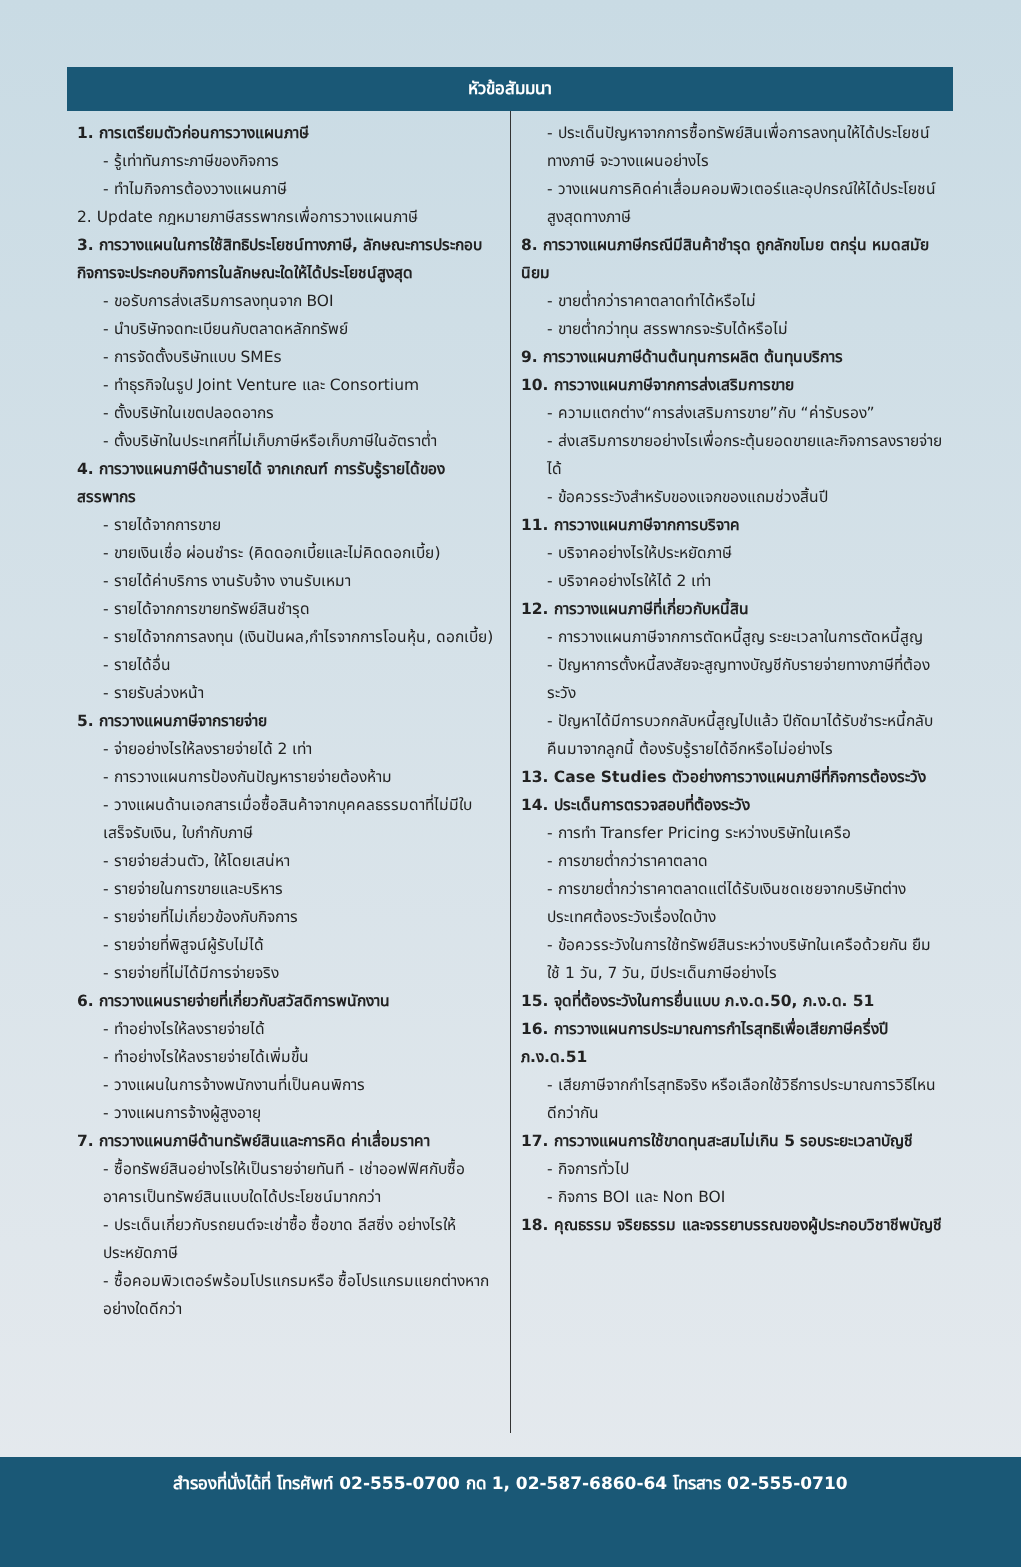หัวข้อสัมมนา
1. การเตรียมตัวก่อนการวางแผนภาษี
- รู้เท่าทันภาระภาษีของกิจการ
- ทำไมกิจการต้องวางแผนภาษี
2. Update กฎหมายภาษีสรรพากรเพื่อการวางแผนภาษี
3. การวางแผนในการใช้สิทธิประโยชน์ทางภาษี, ลักษณะการประกอบกิจการจะประกอบกิจการในลักษณะใดให้ได้ประโยชน์สูงสุด
- ขอรับการส่งเสริมการลงทุนจาก BOI
- นำบริษัทจดทะเบียนกับตลาดหลักทรัพย์
- การจัดตั้งบริษัทแบบ SMEs
- ทำธุรกิจในรูป Joint Venture และ Consortium
- ตั้งบริษัทในเขตปลอดอากร
- ตั้งบริษัทในประเทศที่ไม่เก็บภาษีหรือเก็บภาษีในอัตราต่ำ
4. การวางแผนภาษีด้านรายได้ จากเกณฑ์ การรับรู้รายได้ของสรรพากร
- รายได้จากการขาย
- ขายเงินเชื่อ ผ่อนชำระ (คิดดอกเบี้ยและไม่คิดดอกเบี้ย)
- รายได้ค่าบริการ งานรับจ้าง งานรับเหมา
- รายได้จากการขายทรัพย์สินชำรุด
- รายได้จากการลงทุน (เงินปันผล,กำไรจากการโอนหุ้น, ดอกเบี้ย)
- รายได้อื่น
- รายรับล่วงหน้า
5. การวางแผนภาษีจากรายจ่าย
- จ่ายอย่างไรให้ลงรายจ่ายได้ 2 เท่า
- การวางแผนการป้องกันปัญหารายจ่ายต้องห้าม
- วางแผนด้านเอกสารเมื่อซื้อสินค้าจากบุคคลธรรมดาที่ไม่มีใบเสร็จรับเงิน, ใบกำกับภาษี
- รายจ่ายส่วนตัว, ให้โดยเสน่หา
- รายจ่ายในการขายและบริหาร
- รายจ่ายที่ไม่เกี่ยวข้องกับกิจการ
- รายจ่ายที่พิสูจน์ผู้รับไม่ได้
- รายจ่ายที่ไม่ได้มีการจ่ายจริง
6. การวางแผนรายจ่ายที่เกี่ยวกับสวัสดิการพนักงาน
- ทำอย่างไรให้ลงรายจ่ายได้
- ทำอย่างไรให้ลงรายจ่ายได้เพิ่มขึ้น
- วางแผนในการจ้างพนักงานที่เป็นคนพิการ
- วางแผนการจ้างผู้สูงอายุ
7. การวางแผนภาษีด้านทรัพย์สินและการคิด ค่าเสื่อมราคา
- ซื้อทรัพย์สินอย่างไรให้เป็นรายจ่ายทันที - เช่าออฟฟิศกับซื้ออาคารเป็นทรัพย์สินแบบใดได้ประโยชน์มากกว่า
- ประเด็นเกี่ยวกับรถยนต์จะเช่าซื้อ ซื้อขาด ลีสซิ่ง อย่างไรให้ประหยัดภาษี
- ซื้อคอมพิวเตอร์พร้อมโปรแกรมหรือ ซื้อโปรแกรมแยกต่างหาก อย่างใดดีกว่า
- ประเด็นปัญหาจากการซื้อทรัพย์สินเพื่อการลงทุนให้ได้ประโยชน์ทางภาษี จะวางแผนอย่างไร
- วางแผนการคิดค่าเสื่อมคอมพิวเตอร์และอุปกรณ์ให้ได้ประโยชน์สูงสุดทางภาษี
8. การวางแผนภาษีกรณีมีสินค้าชำรุด ถูกลักขโมย ตกรุ่น หมดสมัยนิยม
- ขายต่ำกว่าราคาตลาดทำได้หรือไม่
- ขายต่ำกว่าทุน สรรพากรจะรับได้หรือไม่
9. การวางแผนภาษีด้านต้นทุนการผลิต ต้นทุนบริการ
10. การวางแผนภาษีจากการส่งเสริมการขาย
- ความแตกต่าง“การส่งเสริมการขาย”กับ “ค่ารับรอง”
- ส่งเสริมการขายอย่างไรเพื่อกระตุ้นยอดขายและกิจการลงรายจ่ายได้
- ข้อควรระวังสำหรับของแจกของแถมช่วงสิ้นปี
11. การวางแผนภาษีจากการบริจาค
- บริจาคอย่างไรให้ประหยัดภาษี
- บริจาคอย่างไรให้ได้ 2 เท่า
12. การวางแผนภาษีที่เกี่ยวกับหนี้สิน
- การวางแผนภาษีจากการตัดหนี้สูญ ระยะเวลาในการตัดหนี้สูญ
- ปัญหาการตั้งหนี้สงสัยจะสูญทางบัญชีกับรายจ่ายทางภาษีที่ต้องระวัง
- ปัญหาได้มีการบวกกลับหนี้สูญไปแล้ว ปีถัดมาได้รับชำระหนี้กลับคืนมาจากลูกนี้ ต้องรับรู้รายได้อีกหรือไม่อย่างไร
13. Case Studies ตัวอย่างการวางแผนภาษีที่กิจการต้องระวัง
14. ประเด็นการตรวจสอบที่ต้องระวัง
- การทำ Transfer Pricing ระหว่างบริษัทในเครือ
- การขายต่ำกว่าราคาตลาด
- การขายต่ำกว่าราคาตลาดแต่ได้รับเงินชดเชยจากบริษัทต่างประเทศต้องระวังเรื่องใดบ้าง
- ข้อควรระวังในการใช้ทรัพย์สินระหว่างบริษัทในเครือด้วยกัน ยืมใช้ 1 วัน, 7 วัน, มีประเด็นภาษีอย่างไร
15. จุดที่ต้องระวังในการยื่นแบบ ภ.ง.ด.50, ภ.ง.ด. 51
16. การวางแผนการประมาณการกำไรสุทธิเพื่อเสียภาษีครึ่งปี ภ.ง.ด.51
- เสียภาษีจากกำไรสุทธิจริง หรือเลือกใช้วิธีการประมาณการวิธีไหนดีกว่ากัน
17. การวางแผนการใช้ขาดทุนสะสมไม่เกิน 5 รอบระยะเวลาบัญชี
- กิจการทั่วไป
- กิจการ BOI และ Non BOI
18. คุณธรรม จริยธรรม และจรรยาบรรณของผู้ประกอบวิชาชีพบัญชี
สำรองที่นั่งได้ที่ โทรศัพท์ 02-555-0700 กด 1, 02-587-6860-64 โทรสาร 02-555-0710